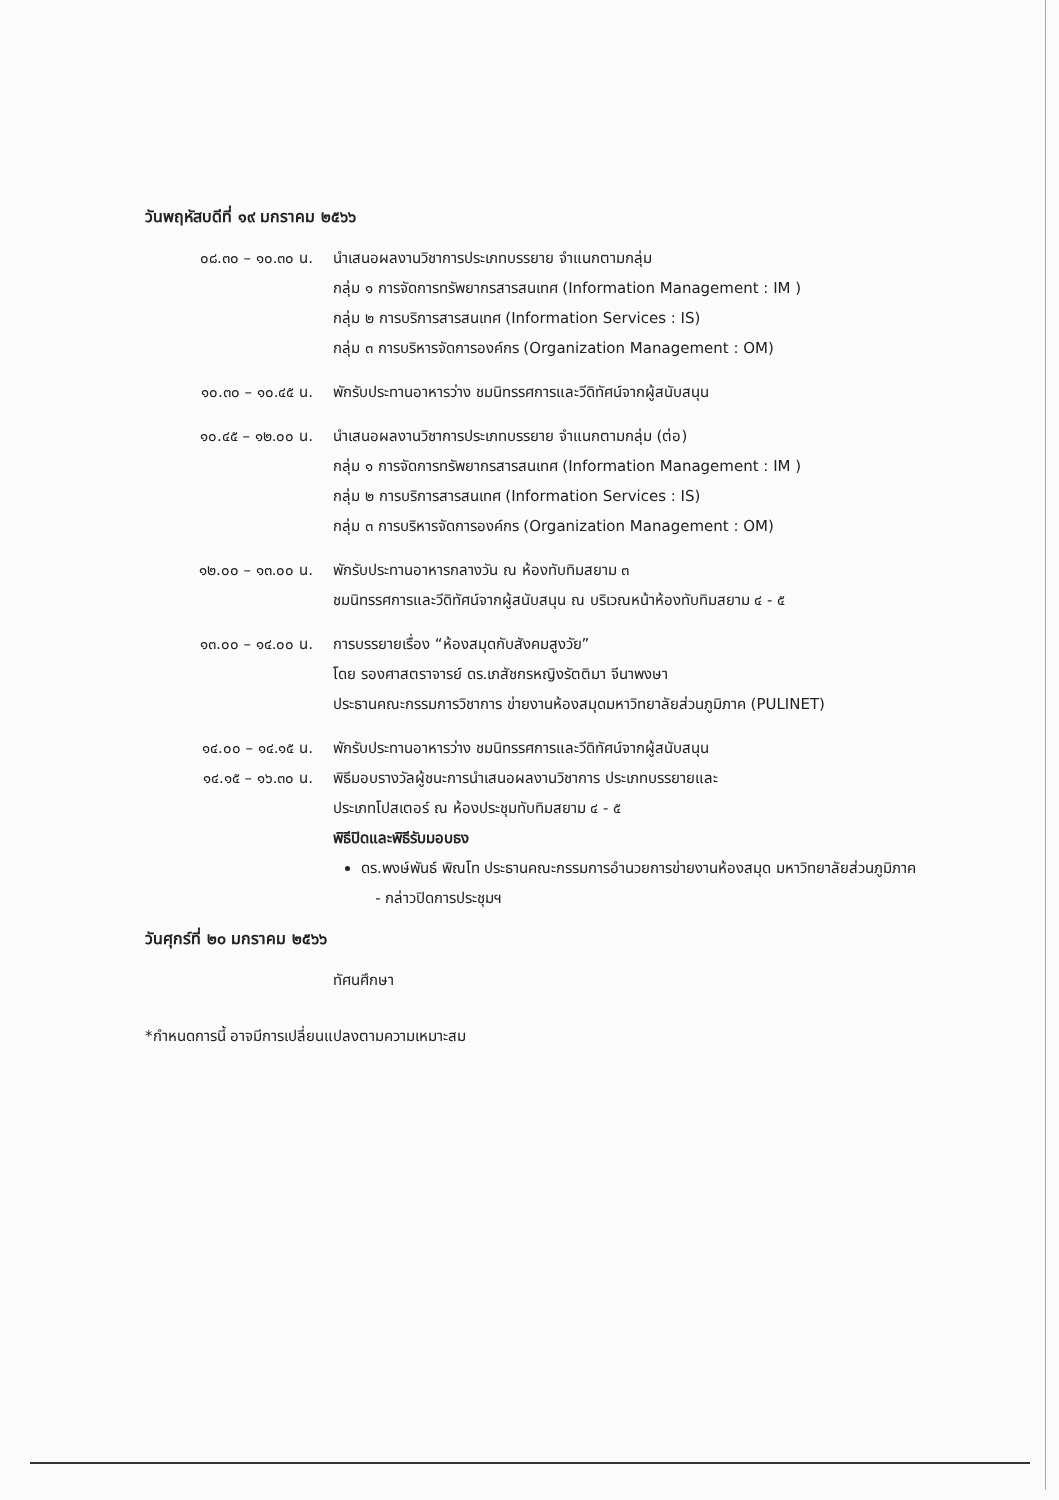วันพฤหัสบดีที่ ๑๙ มกราคม ๒๕๖๖
๐๘.๓๐ – ๑๐.๓๐ น. นำเสนอผลงานวิชาการประเภทบรรยาย จำแนกตามกลุ่ม
กลุ่ม ๑ การจัดการทรัพยากรสารสนเทศ (Information Management : IM )
กลุ่ม ๒ การบริการสารสนเทศ (Information Services : IS)
กลุ่ม ๓ การบริหารจัดการองค์กร (Organization Management : OM)
๑๐.๓๐ – ๑๐.๔๕ น. พักรับประทานอาหารว่าง ชมนิทรรศการและวีดิทัศน์จากผู้สนับสนุน
๑๐.๔๕ – ๑๒.๐๐ น. นำเสนอผลงานวิชาการประเภทบรรยาย จำแนกตามกลุ่ม (ต่อ)
กลุ่ม ๑ การจัดการทรัพยากรสารสนเทศ (Information Management : IM )
กลุ่ม ๒ การบริการสารสนเทศ (Information Services : IS)
กลุ่ม ๓ การบริหารจัดการองค์กร (Organization Management : OM)
๑๒.๐๐ – ๑๓.๐๐ น. พักรับประทานอาหารกลางวัน ณ ห้องทับทิมสยาม ๓
ชมนิทรรศการและวีดิทัศน์จากผู้สนับสนุน ณ บริเวณหน้าห้องทับทิมสยาม ๔ - ๕
๑๓.๐๐ – ๑๔.๐๐ น. การบรรยายเรื่อง “ห้องสมุดกับสังคมสูงวัย”
โดย รองศาสตราจารย์ ดร.เภสัชกรหญิงรัตติมา จีนาพงษา
ประธานคณะกรรมการวิชาการ ข่ายงานห้องสมุดมหาวิทยาลัยส่วนภูมิภาค (PULINET)
๑๔.๐๐ – ๑๔.๑๕ น. พักรับประทานอาหารว่าง ชมนิทรรศการและวีดิทัศน์จากผู้สนับสนุน
๑๔.๑๕ – ๑๖.๓๐ น. พิธีมอบรางวัลผู้ชนะการนำเสนอผลงานวิชาการ ประเภทบรรยายและ
ประเภทโปสเตอร์ ณ ห้องประชุมทับทิมสยาม ๔ - ๕
พิธีปิดและพิธีรับมอบธง
ดร.พงษ์พันธ์ พิณโท ประธานคณะกรรมการอำนวยการข่ายงานห้องสมุด มหาวิทยาลัยส่วนภูมิภาค
- กล่าวปิดการประชุมฯ
วันศุกร์ที่ ๒๐ มกราคม ๒๕๖๖
ทัศนศึกษา
*กำหนดการนี้ อาจมีการเปลี่ยนแปลงตามความเหมาะสม